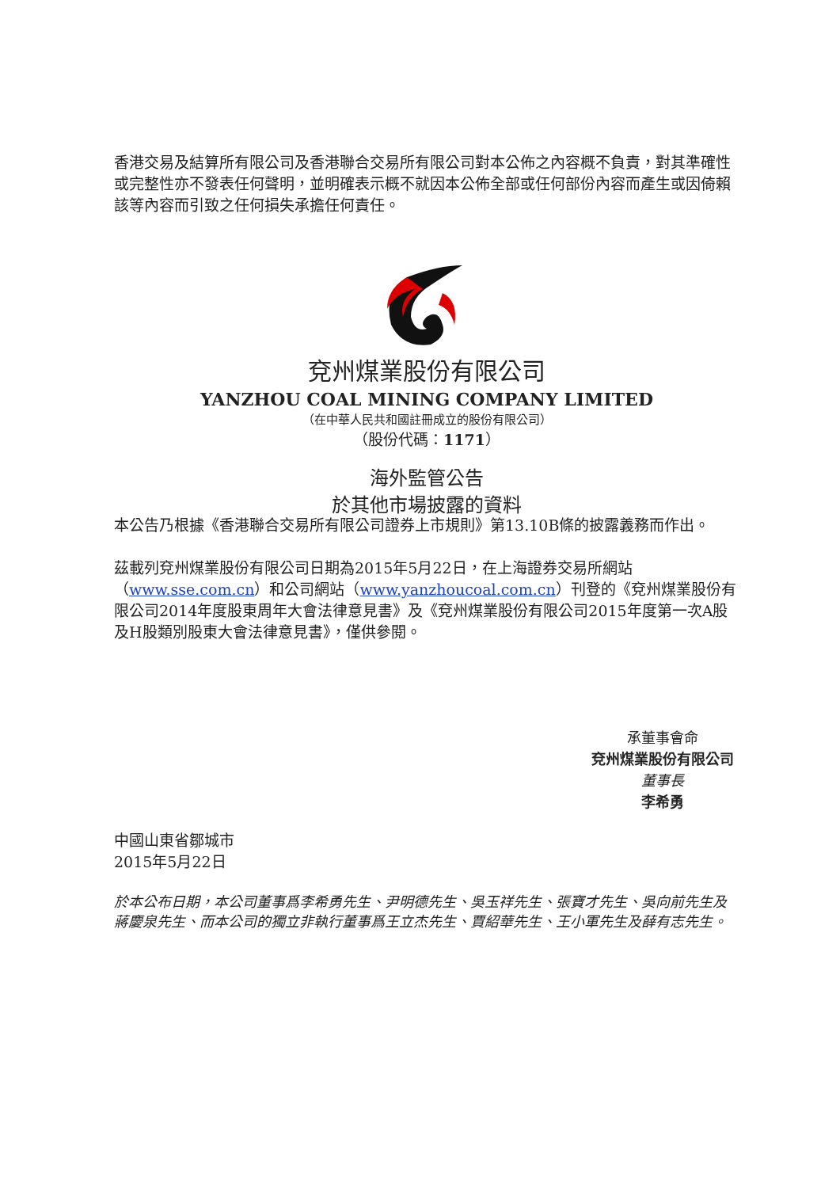香港交易及結算所有限公司及香港聯合交易所有限公司對本公佈之內容概不負責，對其準確性或完整性亦不發表任何聲明，並明確表示概不就因本公佈全部或任何部份內容而產生或因倚賴該等內容而引致之任何損失承擔任何責任。
兗州煤業股份有限公司
YANZHOU COAL MINING COMPANY LIMITED
（在中華人民共和國註冊成立的股份有限公司）
（股份代碼：1171）
海外監管公告
於其他市場披露的資料
本公告乃根據《香港聯合交易所有限公司證券上市規則》第13.10B條的披露義務而作出。
茲載列兗州煤業股份有限公司日期為2015年5月22日，在上海證券交易所網站（www.sse.com.cn）和公司網站（www.yanzhoucoal.com.cn）刊登的《兗州煤業股份有限公司2014年度股東周年大會法律意見書》及《兗州煤業股份有限公司2015年度第一次A股及H股類別股東大會法律意見書》，僅供參閱。
承董事會命
兗州煤業股份有限公司
董事長
李希勇
中國山東省鄒城市
2015年5月22日
於本公布日期，本公司董事爲李希勇先生、尹明德先生、吳玉祥先生、張寶才先生、吳向前先生及蔣慶泉先生、而本公司的獨立非執行董事爲王立杰先生、賈紹華先生、王小軍先生及薛有志先生。